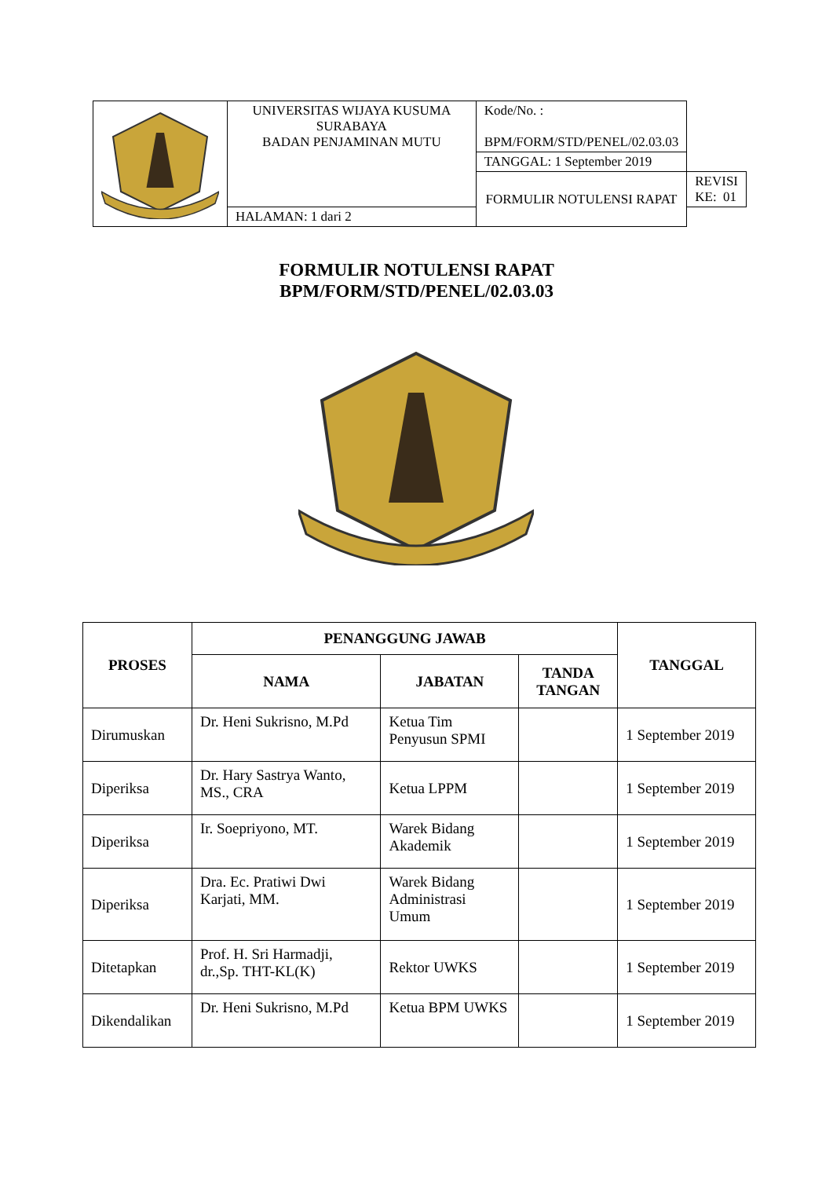| | UNIVERSITAS WIJAYA KUSUMA SURABAYA BADAN PENJAMINAN MUTU | Kode/No. : BPM/FORM/STD/PENEL/02.03.03 | |
| | | TANGGAL: 1 September 2019 | |
| | | FORMULIR NOTULENSI RAPAT | REVISI KE: 01 |
| | HALAMAN: 1 dari 2 | | |
FORMULIR NOTULENSI RAPAT
BPM/FORM/STD/PENEL/02.03.03
| PROSES | PENANGGUNG JAWAB | | | TANGGAL |
| --- | --- | --- | --- | --- |
| | NAMA | JABATAN | TANDA TANGAN | |
| Dirumuskan | Dr. Heni Sukrisno, M.Pd | Ketua Tim Penyusun SPMI | | 1 September 2019 |
| Diperiksa | Dr. Hary Sastrya Wanto, MS., CRA | Ketua LPPM | | 1 September 2019 |
| Diperiksa | Ir. Soepriyono, MT. | Warek Bidang Akademik | | 1 September 2019 |
| Diperiksa | Dra. Ec. Pratiwi Dwi Karjati, MM. | Warek Bidang Administrasi Umum | | 1 September 2019 |
| Ditetapkan | Prof. H. Sri Harmadji, dr.,Sp. THT-KL(K) | Rektor UWKS | | 1 September 2019 |
| Dikendalikan | Dr. Heni Sukrisno, M.Pd | Ketua BPM UWKS | | 1 September 2019 |